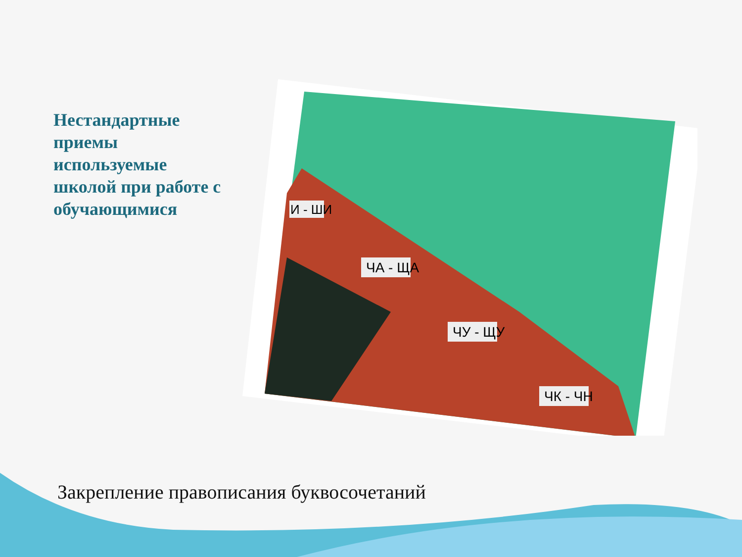Нестандартные приемы используемые школой при работе с обучающимися
ЧА - ЩА
ЧУ - ЩУ
ЧК - ЧН
И - ШИ
Закрепление правописания буквосочетаний